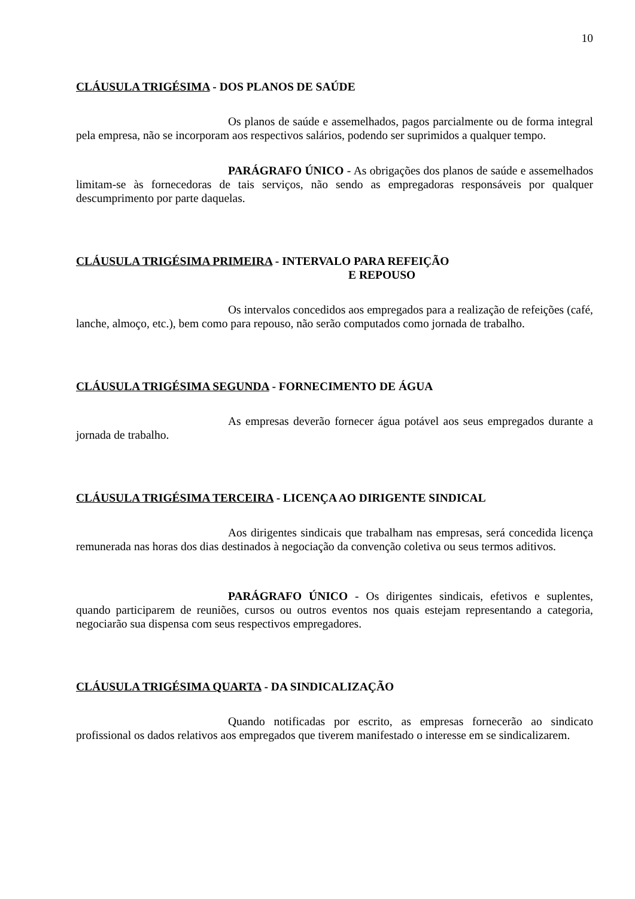10
CLÁUSULA TRIGÉSIMA - DOS PLANOS DE SAÚDE
Os planos de saúde e assemelhados, pagos parcialmente ou de forma integral pela empresa, não se incorporam aos respectivos salários, podendo ser suprimidos a qualquer tempo.
PARÁGRAFO ÚNICO - As obrigações dos planos de saúde e assemelhados limitam-se às fornecedoras de tais serviços, não sendo as empregadoras responsáveis por qualquer descumprimento por parte daquelas.
CLÁUSULA TRIGÉSIMA PRIMEIRA - INTERVALO PARA REFEIÇÃO
E REPOUSO
Os intervalos concedidos aos empregados para a realização de refeições (café, lanche, almoço, etc.), bem como para repouso, não serão computados como jornada de trabalho.
CLÁUSULA TRIGÉSIMA SEGUNDA - FORNECIMENTO DE ÁGUA
As empresas deverão fornecer água potável aos seus empregados durante a jornada de trabalho.
CLÁUSULA TRIGÉSIMA TERCEIRA - LICENÇA AO DIRIGENTE SINDICAL
Aos dirigentes sindicais que trabalham nas empresas, será concedida licença remunerada nas horas dos dias destinados à negociação da convenção coletiva ou seus termos aditivos.
PARÁGRAFO ÚNICO - Os dirigentes sindicais, efetivos e suplentes, quando participarem de reuniões, cursos ou outros eventos nos quais estejam representando a categoria, negociarão sua dispensa com seus respectivos empregadores.
CLÁUSULA TRIGÉSIMA QUARTA - DA SINDICALIZAÇÃO
Quando notificadas por escrito, as empresas fornecerão ao sindicato profissional os dados relativos aos empregados que tiverem manifestado o interesse em se sindicalizarem.